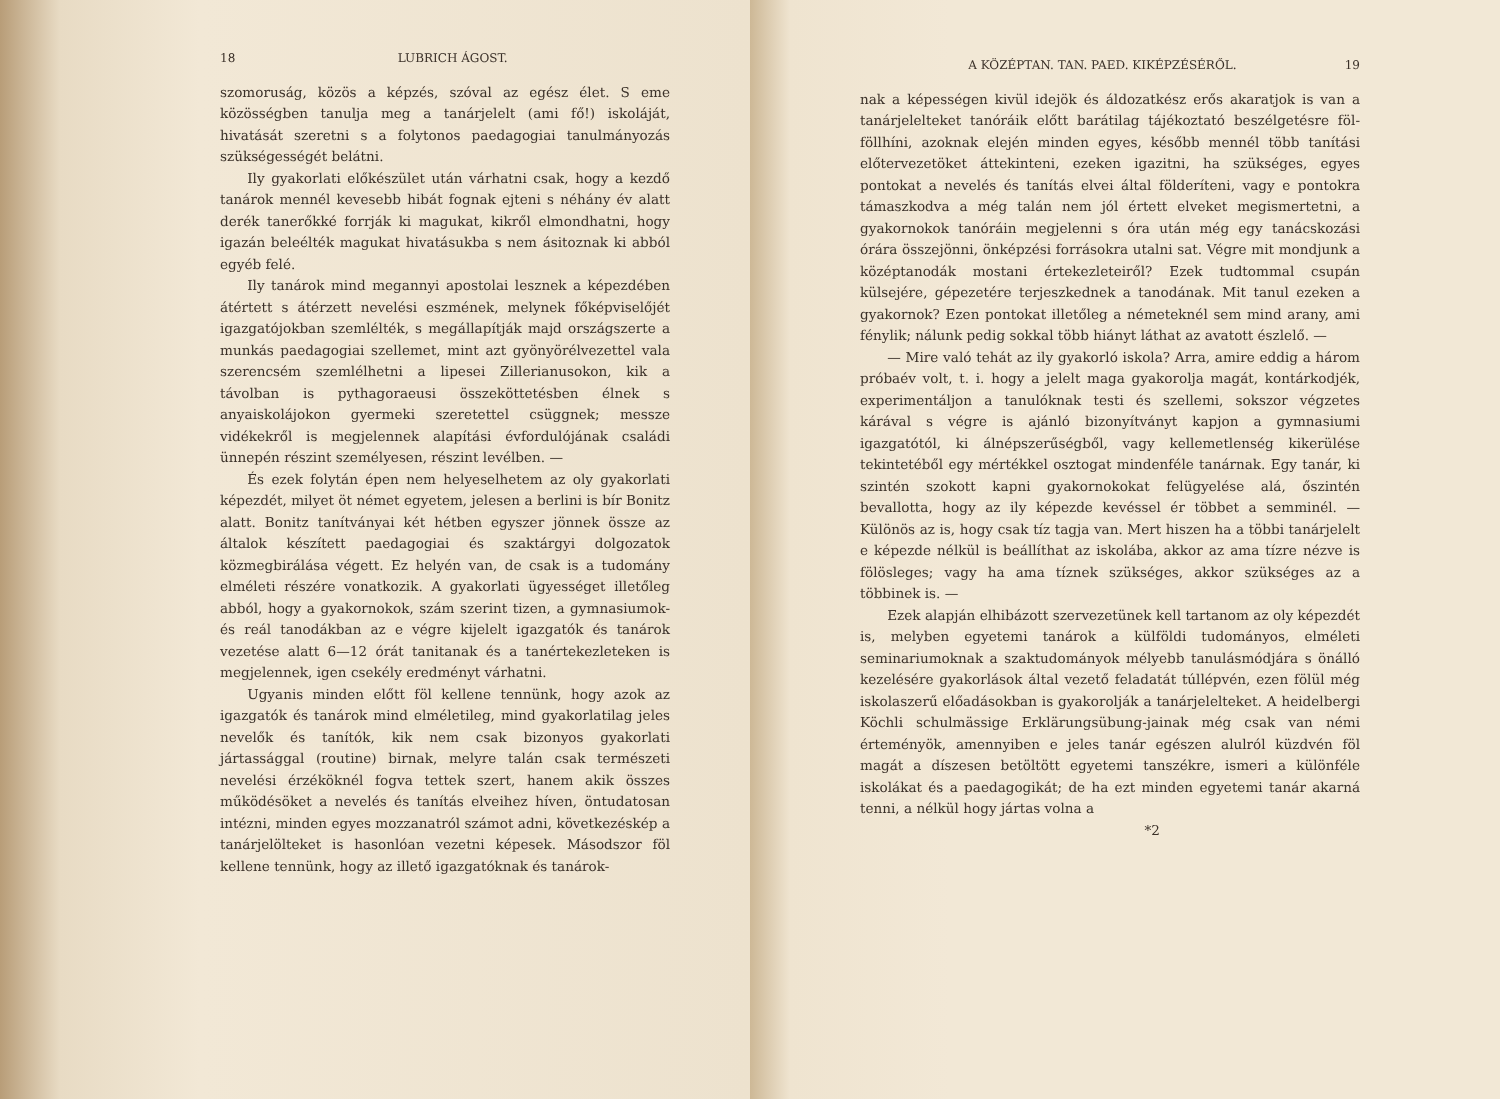18 LUBRICH ÁGOST.
szomoruság, közös a képzés, szóval az egész élet. S eme közösségben tanulja meg a tanárjelelt (ami fő!) iskoláját, hivatását szeretni s a folytonos paedagogiai tanulmányozás szükségességét belátni.
Ily gyakorlati előkészület után várhatni csak, hogy a kezdő tanárok mennél kevesebb hibát fognak ejteni s néhány év alatt derék tanerőkké forrják ki magukat, kikről elmondhatni, hogy igazán beleélték magukat hivatásukba s nem ásitoznak ki abból egyéb felé.
Ily tanárok mind megannyi apostolai lesznek a képezdében átértett s átérzett nevelési eszmének, melynek főképviselőjét igazgatójokban szemlélték, s megállapítják majd országszerte a munkás paedagogiai szellemet, mint azt gyönyörélvezettel vala szerencsém szemlélhetni a lipesei Zillerianusokon, kik a távolban is pythagoraeusi összeköttetésben élnek s anyaiskolájokon gyermeki szeretettel csüggnek; messze vidékekről is megjelennek alapítási évfordulójának családi ünnepén részint személyesen, részint levélben. —
És ezek folytán épen nem helyeselhetem az oly gyakorlati képezdét, milyet öt német egyetem, jelesen a berlini is bír Bonitz alatt. Bonitz tanítványai két hétben egyszer jönnek össze az általok készített paedagogiai és szaktárgyi dolgozatok közmegbirálása végett. Ez helyén van, de csak is a tudomány elméleti részére vonatkozik. A gyakorlati ügyességet illetőleg abból, hogy a gyakornokok, szám szerint tizen, a gymnasiumok- és reál tanodákban az e végre kijelelt igazgatók és tanárok vezetése alatt 6—12 órát tanitanak és a tanértekezleteken is megjelennek, igen csekély eredményt várhatni.
Ugyanis minden előtt föl kellene tennünk, hogy azok az igazgatók és tanárok mind elméletileg, mind gyakorlatilag jeles nevelők és tanítók, kik nem csak bizonyos gyakorlati jártassággal (routine) birnak, melyre talán csak természeti nevelési érzéköknél fogva tettek szert, hanem akik összes működésöket a nevelés és tanítás elveihez híven, öntudatosan intézni, minden egyes mozzanatról számot adni, következéskép a tanárjelölteket is hasonlóan vezetni képesek. Másodszor föl kellene tennünk, hogy az illető igazgatóknak és tanárok-
A KÖZÉPTAN. TAN. PAED. KIKÉPZÉSÉRŐL. 19
nak a képességen kivül idejök és áldozatkész erős akaratjok is van a tanárjelelteket tanóráik előtt barátilag tájékoztató beszélgetésre föl-föllhíni, azoknak elején minden egyes, később mennél több tanítási előtervezetöket áttekinteni, ezeken igazitni, ha szükséges, egyes pontokat a nevelés és tanítás elvei által földeríteni, vagy e pontokra támaszkodva a még talán nem jól értett elveket megismertetni, a gyakornokok tanóráin megjelenni s óra után még egy tanácskozási órára összejönni, önképzési forrásokra utalni sat. Végre mit mondjunk a középtanodák mostani értekezleteiről? Ezek tudtommal csupán külsejére, gépezetére terjeszkednek a tanodának. Mit tanul ezeken a gyakornok? Ezen pontokat illetőleg a németeknél sem mind arany, ami fénylik; nálunk pedig sokkal több hiányt láthat az avatott észlelő. —
— Mire való tehát az ily gyakorló iskola? Arra, amire eddig a három próbaév volt, t. i. hogy a jelelt maga gyakorolja magát, kontárkodjék, experimentáljon a tanulóknak testi és szellemi, sokszor végzetes kárával s végre is ajánló bizonyítványt kapjon a gymnasiumi igazgatótól, ki álnépszerűségből, vagy kellemetlenség kikerülése tekintetéből egy mértékkel osztogat mindenféle tanárnak. Egy tanár, ki szintén szokott kapni gyakornokokat felügyelése alá, őszintén bevallotta, hogy az ily képezde kevéssel ér többet a semminél. — Különös az is, hogy csak tíz tagja van. Mert hiszen ha a többi tanárjelelt e képezde nélkül is beállíthat az iskolába, akkor az ama tízre nézve is fölösleges; vagy ha ama tíznek szükséges, akkor szükséges az a többinek is. —
Ezek alapján elhibázott szervezetünek kell tartanom az oly képezdét is, melyben egyetemi tanárok a külföldi tudományos, elméleti seminariumoknak a szaktudományok mélyebb tanulásmódjára s önálló kezelésére gyakorlások által vezető feladatát túllépvén, ezen fölül még iskolaszerű előadásokban is gyakorolják a tanárjelelteket. A heidelbergi Köchli schulmässige Erklärungsübung-jainak még csak van némi érteményök, amennyiben e jeles tanár egészen alulról küzdvén föl magát a díszesen betöltött egyetemi tanszékre, ismeri a különféle iskolákat és a paedagogikát; de ha ezt minden egyetemi tanár akarná tenni, a nélkül hogy jártas volna a
*2